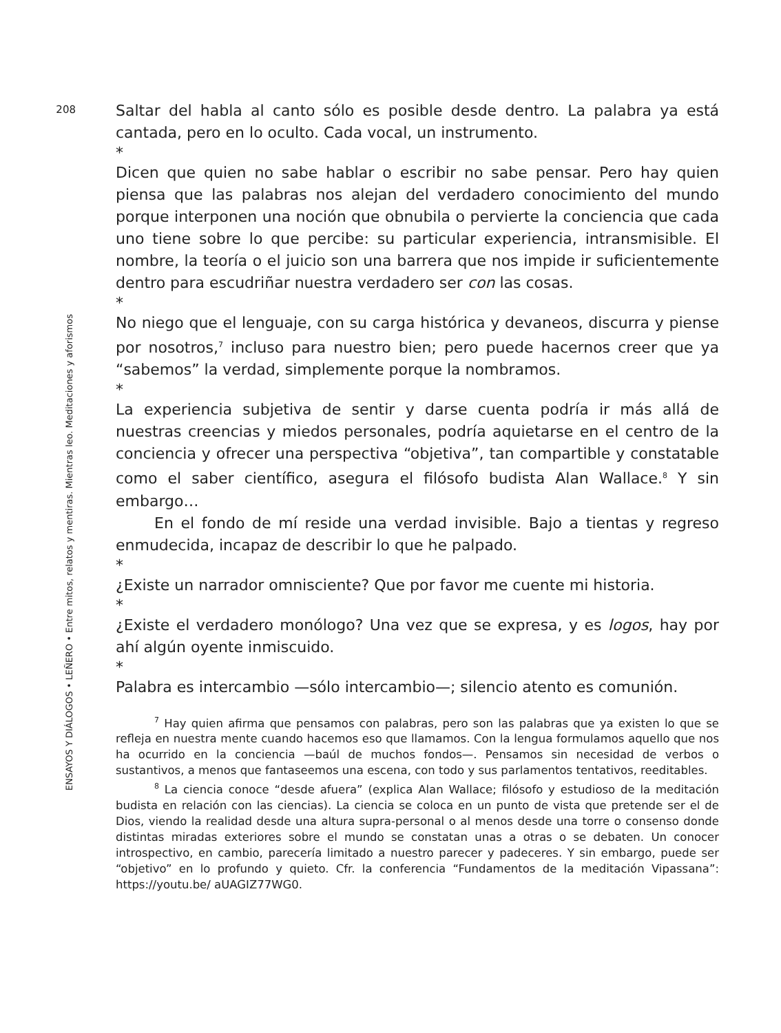208
ENSAYOS Y DIÁLOGOS • LEÑERO • Entre mitos, relatos y mentiras. Mientras leo. Meditaciones y aforismos
Saltar del habla al canto sólo es posible desde dentro. La palabra ya está cantada, pero en lo oculto. Cada vocal, un instrumento.
*
Dicen que quien no sabe hablar o escribir no sabe pensar. Pero hay quien piensa que las palabras nos alejan del verdadero conocimiento del mundo porque interponen una noción que obnubila o pervierte la conciencia que cada uno tiene sobre lo que percibe: su particular experiencia, intransmisible. El nombre, la teoría o el juicio son una barrera que nos impide ir suficientemente dentro para escudriñar nuestra verdadero ser con las cosas.
*
No niego que el lenguaje, con su carga histórica y devaneos, discurra y piense por nosotros,<sup>7</sup> incluso para nuestro bien; pero puede hacernos creer que ya “sabemos” la verdad, simplemente porque la nombramos.
*
La experiencia subjetiva de sentir y darse cuenta podría ir más allá de nuestras creencias y miedos personales, podría aquietarse en el centro de la conciencia y ofrecer una perspectiva “objetiva”, tan compartible y constatable como el saber científico, asegura el filósofo budista Alan Wallace.<sup>8</sup> Y sin embargo…
En el fondo de mí reside una verdad invisible. Bajo a tientas y regreso enmudecida, incapaz de describir lo que he palpado.
*
¿Existe un narrador omnisciente? Que por favor me cuente mi historia.
*
¿Existe el verdadero monólogo? Una vez que se expresa, y es logos, hay por ahí algún oyente inmiscuido.
*
Palabra es intercambio —sólo intercambio—; silencio atento es comunión.
<sup>7</sup> Hay quien afirma que pensamos con palabras, pero son las palabras que ya existen lo que se refleja en nuestra mente cuando hacemos eso que llamamos. Con la lengua formulamos aquello que nos ha ocurrido en la conciencia —baúl de muchos fondos—. Pensamos sin necesidad de verbos o sustantivos, a menos que fantaseemos una escena, con todo y sus parlamentos tentativos, reeditables.
<sup>8</sup> La ciencia conoce “desde afuera” (explica Alan Wallace; filósofo y estudioso de la meditación budista en relación con las ciencias). La ciencia se coloca en un punto de vista que pretende ser el de Dios, viendo la realidad desde una altura supra-personal o al menos desde una torre o consenso donde distintas miradas exteriores sobre el mundo se constatan unas a otras o se debaten. Un conocer introspectivo, en cambio, parecería limitado a nuestro parecer y padeceres. Y sin embargo, puede ser “objetivo” en lo profundo y quieto. Cfr. la conferencia “Fundamentos de la meditación Vipassana”: https://youtu.be/ aUAGIZ77WG0.